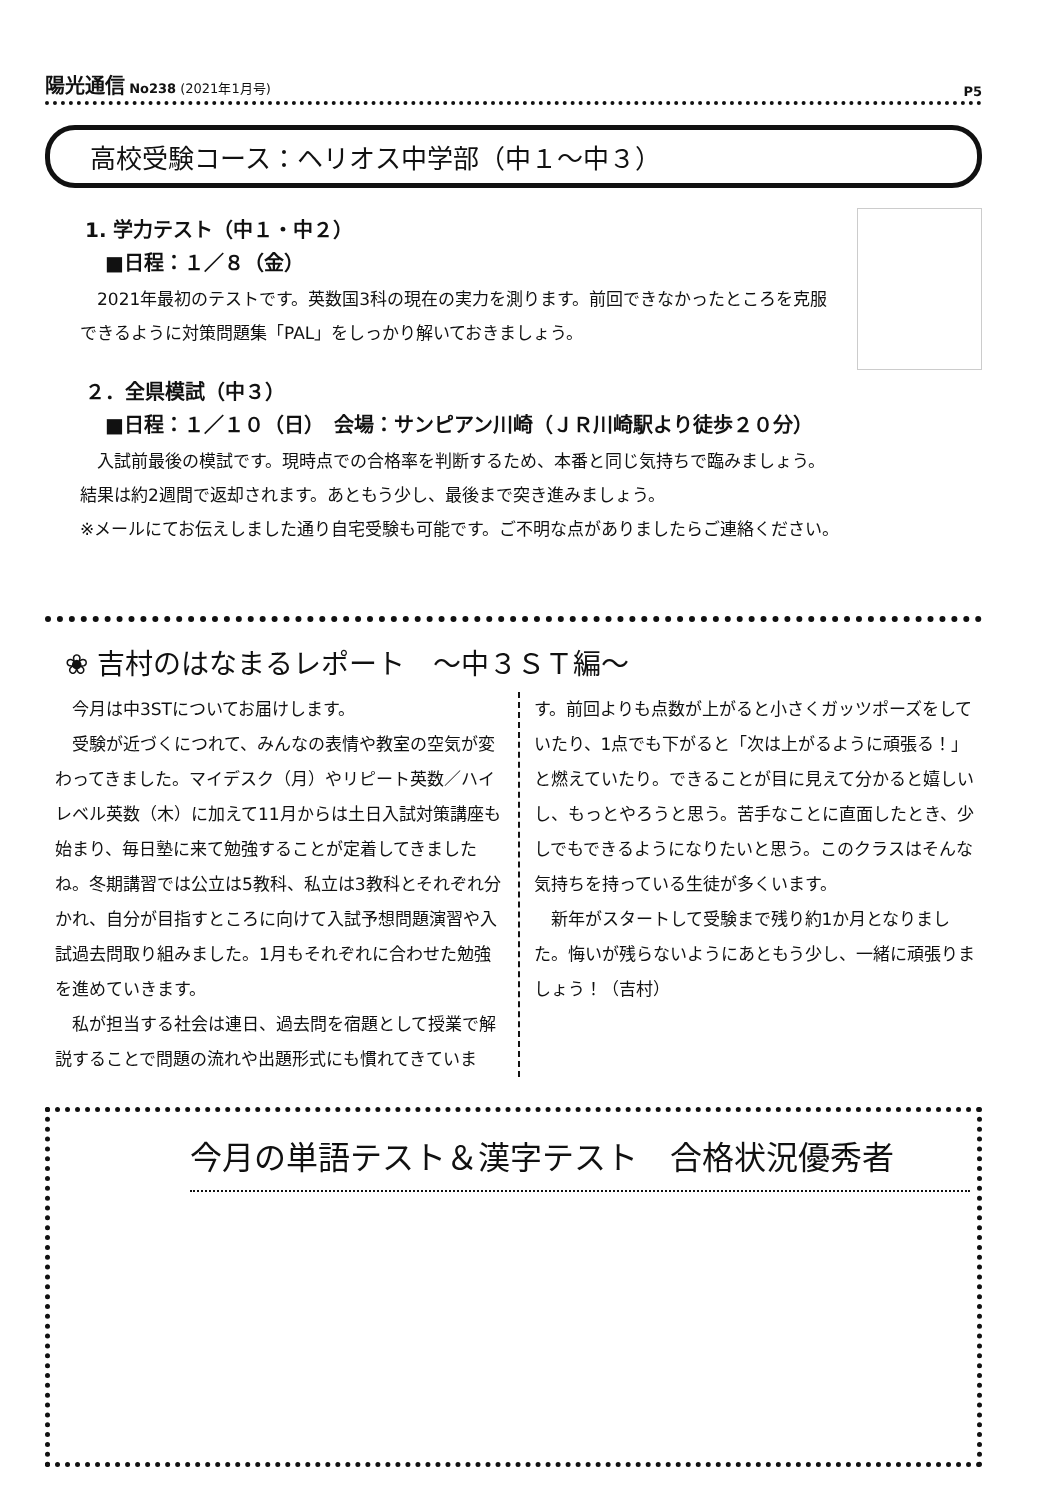陽光通信 No238 (2021年1月号) P5
高校受験コース：ヘリオス中学部（中１～中３）
1. 学力テスト（中１・中２）
■日程：１／８（金）
　2021年最初のテストです。英数国3科の現在の実力を測ります。前回できなかったところを克服できるように対策問題集「PAL」をしっかり解いておきましょう。
２．全県模試（中３）
■日程：１／１０（日）　会場：サンピアン川崎（ＪＲ川崎駅より徒歩２０分）
　入試前最後の模試です。現時点での合格率を判断するため、本番と同じ気持ちで臨みましょう。
結果は約2週間で返却されます。あともう少し、最後まで突き進みましょう。
※メールにてお伝えしました通り自宅受験も可能です。ご不明な点がありましたらご連絡ください。
❀ 吉村のはなまるレポート　～中３ＳＴ編～
　今月は中3STについてお届けします。
　受験が近づくにつれて、みんなの表情や教室の空気が変わってきました。マイデスク（月）やリピート英数／ハイレベル英数（木）に加えて11月からは土日入試対策講座も始まり、毎日塾に来て勉強することが定着してきましたね。冬期講習では公立は5教科、私立は3教科とそれぞれ分かれ、自分が目指すところに向けて入試予想問題演習や入試過去問取り組みました。1月もそれぞれに合わせた勉強を進めていきます。
　私が担当する社会は連日、過去問を宿題として授業で解説することで問題の流れや出題形式にも慣れてきています。前回よりも点数が上がると小さくガッツポーズをしていたり、1点でも下がると「次は上がるように頑張る！」と燃えていたり。できることが目に見えて分かると嬉しいし、もっとやろうと思う。苦手なことに直面したとき、少しでもできるようになりたいと思う。このクラスはそんな気持ちを持っている生徒が多くいます。
　新年がスタートして受験まで残り約1か月となりました。悔いが残らないようにあともう少し、一緒に頑張りましょう！（吉村）
今月の単語テスト＆漢字テスト　合格状況優秀者